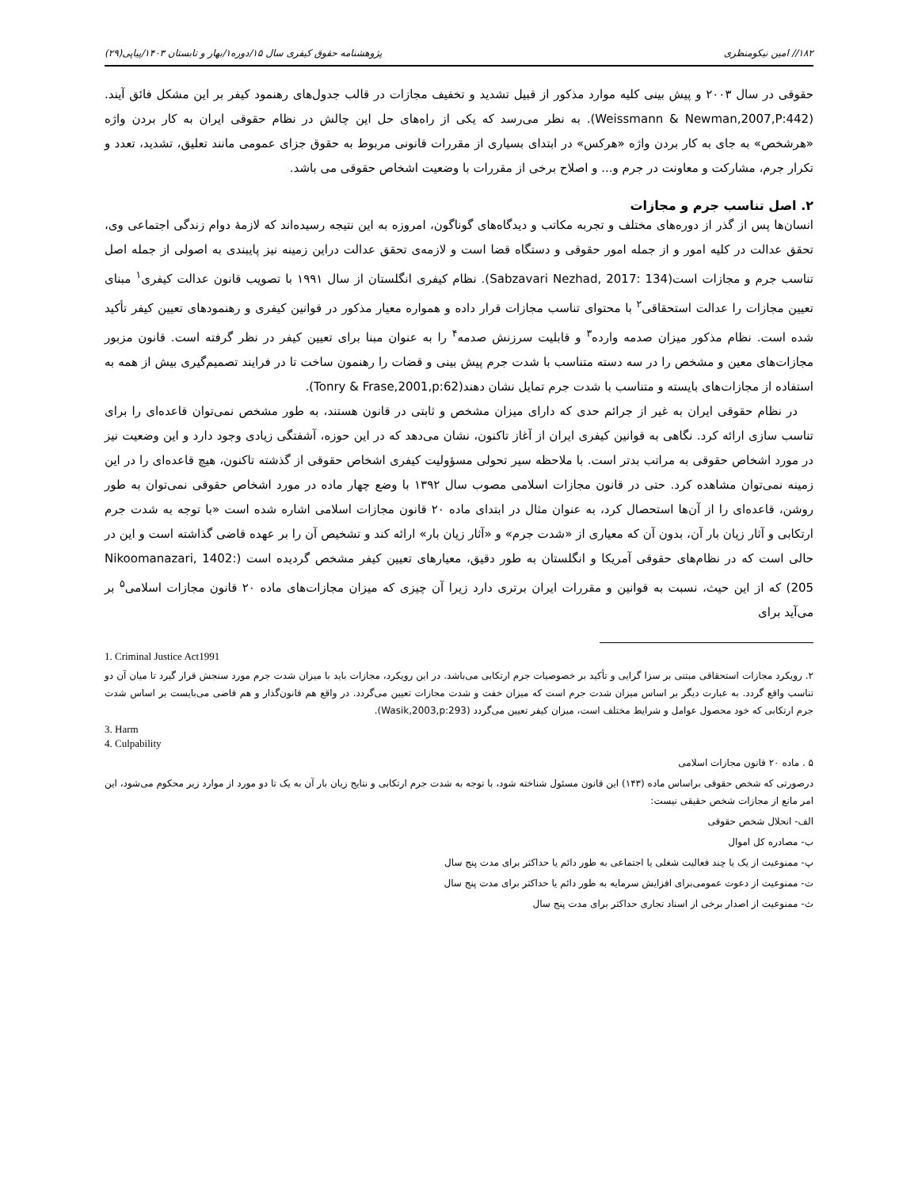۱۸۲// امین نیکومنظری پژوهشنامه حقوق کیفری سال ۱۵/دوره۱/بهار و تابستان ۱۴۰۳/پیاپی(۲۹)
حقوقی در سال ۲۰۰۳ و پیش بینی کلیه موارد مذکور از قبیل تشدید و تخفیف مجازات در قالب جدول‌های رهنمود کیفر بر این مشکل فائق آیند.(Weissmann & Newman,2007,P:442). به نظر می‌رسد که یکی از راه‌های حل این چالش در نظام حقوقی ایران به کار بردن واژه «هرشخص» به جای به کار بردن واژه «هرکس» در ابتدای بسیاری از مقررات قانونی مربوط به حقوق جزای عمومی مانند تعلیق، تشدید، تعدد و تکرار جرم، مشارکت و معاونت در جرم و... و اصلاح برخی از مقررات با وضعیت اشخاص حقوقی می باشد.
۲. اصل تناسب جرم و مجازات
انسان‌ها پس از گذر از دوره‌های مختلف و تجربه مکاتب و دیدگاه‌های گوناگون، امروزه به این نتیجه رسیده‌اند که لازمۀ دوام زندگی اجتماعی وی، تحقق عدالت در کلیه امور و از جمله امور حقوقی و دستگاه قضا است و لازمه‌ی تحقق عدالت دراین زمینه نیز پایبندی به اصولی از جمله اصل تناسب جرم و مجازات است(Sabzavari Nezhad, 2017: 134). نظام کیفری انگلستان از سال ۱۹۹۱ با تصویب قانون عدالت کیفری<sup>۱</sup> مبنای تعیین مجازات را عدالت استحقاقی<sup>۲</sup> با محتوای تناسب مجازات قرار داده و همواره معیار مذکور در قوانین کیفری و رهنمودهای تعیین کیفر تأکید شده است. نظام مذکور میزان صدمه وارده<sup>۳</sup> و قابلیت سرزنش صدمه<sup>۴</sup> را به عنوان مبنا برای تعیین کیفر در نظر گرفته است. قانون مزبور مجازات‌های معین و مشخص را در سه دسته متناسب با شدت جرم پیش بینی و قضات را رهنمون ساخت تا در فرایند تصمیم‌گیری بیش از همه به استفاده از مجازات‌های بایسته و متناسب با شدت جرم تمایل نشان دهند(Tonry & Frase,2001,p:62).
در نظام حقوقی ایران به غیر از جرائم حدی که دارای میزان مشخص و ثابتی در قانون هستند، به طور مشخص نمی‌توان قاعده‌ای را برای تناسب سازی ارائه کرد. نگاهی به قوانین کیفری ایران از آغاز تاکنون، نشان می‌دهد که در این حوزه، آشفتگی زیادی وجود دارد و این وضعیت نیز در مورد اشخاص حقوقی به مراتب بدتر است. با ملاحظه سیر تحولی مسؤولیت کیفری اشخاص حقوقی از گذشته تاکنون، هیچ قاعده‌ای را در این زمینه نمی‌توان مشاهده کرد. حتی در قانون مجازات اسلامی مصوب سال ۱۳۹۲ با وضع چهار ماده در مورد اشخاص حقوقی نمی‌توان به طور روشن، قاعده‌ای را از آن‌ها استحصال کرد، به عنوان مثال در ابتدای ماده ۲۰ قانون مجازات اسلامی اشاره شده است «با توجه به شدت جرم ارتکابی و آثار زیان بار آن، بدون آن که معیاری از «شدت جرم» و «آثار زیان بار» ارائه کند و تشخیص آن را بر عهده قاضی گذاشته است و این در حالی است که در نظام‌های حقوقی آمریکا و انگلستان به طور دقیق، معیارهای تعیین کیفر مشخص گردیده است (Nikoomanazari, 1402: 205) که از این حیث، نسبت به قوانین و مقررات ایران برتری دارد زیرا آن چیزی که میزان مجازات‌های ماده ۲۰ قانون مجازات اسلامی<sup>۵</sup> بر می‌آید برای
1. Criminal Justice Act1991
۲. رویکرد مجازات استحقاقی مبتنی بر سزا گرایی و تأکید بر خصوصیات جرم ارتکابی می‌باشد. در این رویکرد، مجازات باید با میزان شدت جرم مورد سنجش قرار گیرد تا میان آن دو تناسب واقع گردد. به عبارت دیگر بر اساس میزان شدت جرم است که میزان خفت و شدت مجازات تعیین می‌گردد. در واقع هم قانون‌گذار و هم قاضی می‌بایست بر اساس شدت جرم ارتکابی که خود محصول عوامل و شرایط مختلف است، میزان کیفر تعیین می‌گردد (Wasik,2003,p:293).
3. Harm
4. Culpability
۵ . ماده ۲۰ قانون مجازات اسلامی
درصورتی که شخص حقوقی براساس ماده (۱۴۳) این قانون مسئول شناخته شود، با توجه به شدت جرم ارتکابی و نتایج زیان بار آن به یک تا دو مورد از موارد زیر محکوم می‌شود، این امر مانع از مجازات شخص حقیقی نیست:
الف- انحلال شخص حقوقی
ب- مصادره کل اموال
پ- ممنوعیت از یک یا چند فعالیت شغلی یا اجتماعی به طور دائم یا حداکثر برای مدت پنج سال
ت- ممنوعیت از دعوت عمومی‌برای افزایش سرمایه به طور دائم یا حداکثر برای مدت پنج سال
ث- ممنوعیت از اصدار برخی از اسناد تجاری حداکثر برای مدت پنج سال